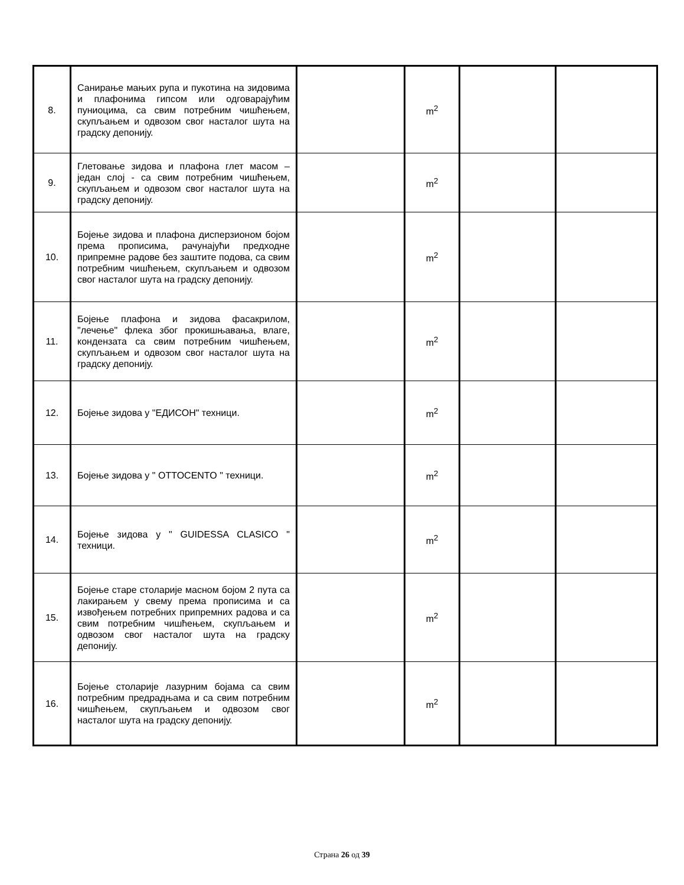| 8. | Санирање мањих рупа и пукотина на зидовима и плафонима гипсом или одговарајућим пуниоцима, са свим потребним чишћењем, скупљањем и одвозом свог насталог шута на градску депонију. | | m<sup>2</sup> | | |
| 9. | Глетовање зидова и плафона глет масом – један слој - са свим потребним чишћењем, скупљањем и одвозом свог насталог шута на градску депонију. | | m<sup>2</sup> | | |
| 10. | Бојење зидова и плафона дисперзионом бојом према прописима, рачунајући предходне припремне радове без заштите подова, са свим потребним чишћењем, скупљањем и одвозом свог насталог шута на градску депонију. | | m<sup>2</sup> | | |
| 11. | Бојење плафона и зидова фасакрилом, "лечење" флека због прокишњавања, влаге, кондензата са свим потребним чишћењем, скупљањем и одвозом свог насталог шута на градску депонију. | | m<sup>2</sup> | | |
| 12. | Бојење зидова у "ЕДИСОН" техници. | | m<sup>2</sup> | | |
| 13. | Бојење зидова у " OTTOCENTO " техници. | | m<sup>2</sup> | | |
| 14. | Бојење зидова у " GUIDESSA CLASICO " техници. | | m<sup>2</sup> | | |
| 15. | Бојење старе столарије масном бојом 2 пута са лакирањем у свему према прописима и са извођењем потребних припремних радова и са свим потребним чишћењем, скупљањем и одвозом свог насталог шута на градску депонију. | | m<sup>2</sup> | | |
| 16. | Бојење столарије лазурним бојама са свим потребним предрадњама и са свим потребним чишћењем, скупљањем и одвозом свог насталог шута на градску депонију. | | m<sup>2</sup> | | |
Страна 26 од 39